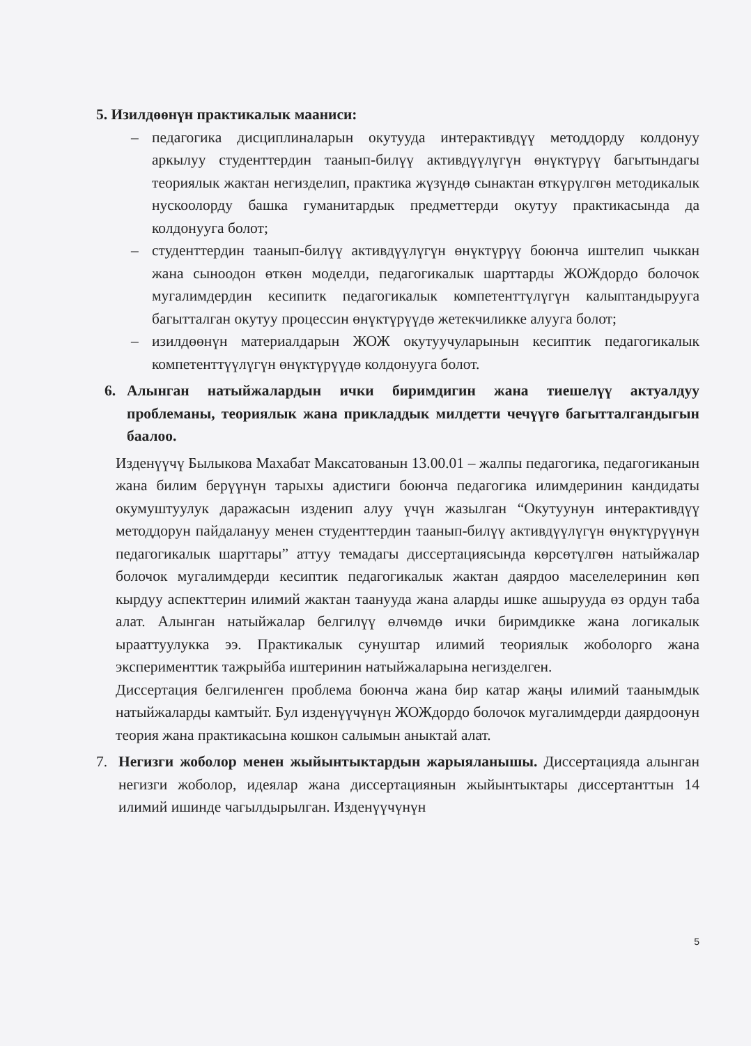5. Изилдөөнүн практикалык мааниси:
– педагогика дисциплиналарын окутууда интерактивдүү методдорду колдонуу аркылуу студенттердин таанып-билүү активдүүлүгүн өнүктүрүү багытындагы теориялык жактан негизделип, практика жүзүндө сынактан өткүрүлгөн методикалык нускоолорду башка гуманитардык предметтерди окутуу практикасында да колдонууга болот;
– студенттердин таанып-билүү активдүүлүгүн өнүктүрүү боюнча иштелип чыккан жана сыноодон өткөн моделди, педагогикалык шарттарды ЖОЖдордо болочок мугалимдердин кесипитк педагогикалык компетенттүлүгүн калыптандырууга багытталган окутуу процессин өнүктүрүүдө жетекчиликке алууга болот;
– изилдөөнүн материалдарын ЖОЖ окутуучуларынын кесиптик педагогикалык компетенттүүлүгүн өнүктүрүүдө колдонууга болот.
6. Алынган натыйжалардын ички биримдигин жана тиешелүү актуалдуу проблеманы, теориялык жана прикладдык милдетти чечүүгө багытталгандыгын баалоо.
Изденүүчү Былыкова Махабат Максатованын 13.00.01 – жалпы педагогика, педагогиканын жана билим берүүнүн тарыхы адистиги боюнча педагогика илимдеринин кандидаты окумуштуулук даражасын изденип алуу үчүн жазылган “Окутуунун интерактивдүү методдорун пайдалануу менен студенттердин таанып-билүү активдүүлүгүн өнүктүрүүнүн педагогикалык шарттары” аттуу темадагы диссертациясында көрсөтүлгөн натыйжалар болочок мугалимдерди кесиптик педагогикалык жактан даярдоо маселелеринин көп кырдуу аспекттерин илимий жактан таанууда жана аларды ишке ашырууда өз ордун таба алат. Алынган натыйжалар белгилүү өлчөмдө ички биримдикке жана логикалык ырааттуулукка ээ. Практикалык сунуштар илимий теориялык жоболорго жана эксперименттик тажрыйба иштеринин натыйжаларына негизделген.
Диссертация белгиленген проблема боюнча жана бир катар жаңы илимий таанымдык натыйжаларды камтыйт. Бул изденүүчүнүн ЖОЖдордо болочок мугалимдерди даярдоонун теория жана практикасына кошкон салымын аныктай алат.
7. Негизги жоболор менен жыйынтыктардын жарыяланышы. Диссертацияда алынган негизги жоболор, идеялар жана диссертациянын жыйынтыктары диссертанттын 14 илимий ишинде чагылдырылган. Изденүүчүнүн
5